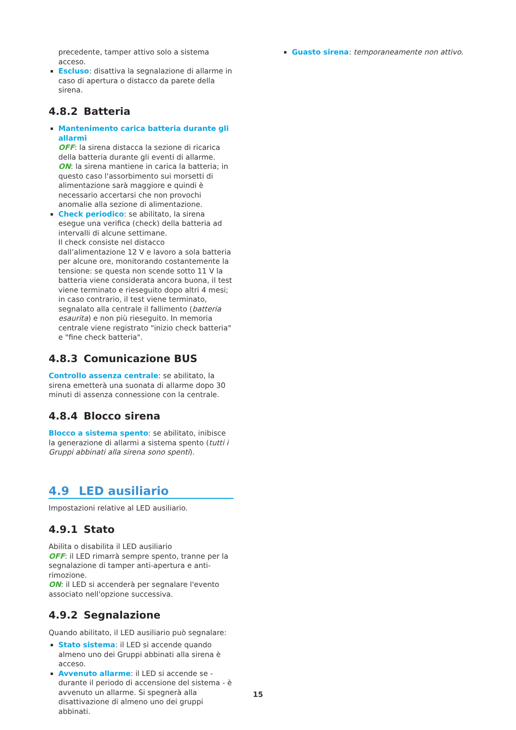precedente, tamper attivo solo a sistema acceso.
Escluso: disattiva la segnalazione di allarme in caso di apertura o distacco da parete della sirena.
4.8.2 Batteria
Mantenimento carica batteria durante gli allarmi
OFF: la sirena distacca la sezione di ricarica della batteria durante gli eventi di allarme.
ON: la sirena mantiene in carica la batteria; in questo caso l'assorbimento sui morsetti di alimentazione sarà maggiore e quindi è necessario accertarsi che non provochi anomalie alla sezione di alimentazione.
Check periodico: se abilitato, la sirena esegue una verifica (check) della batteria ad intervalli di alcune settimane.
Il check consiste nel distacco dall’alimentazione 12 V e lavoro a sola batteria per alcune ore, monitorando costantemente la tensione: se questa non scende sotto 11 V la batteria viene considerata ancora buona, il test viene terminato e rieseguito dopo altri 4 mesi; in caso contrario, il test viene terminato, segnalato alla centrale il fallimento (batteria esaurita) e non più rieseguito. In memoria centrale viene registrato "inizio check batteria" e "fine check batteria".
4.8.3 Comunicazione BUS
Controllo assenza centrale: se abilitato, la sirena emetterà una suonata di allarme dopo 30 minuti di assenza connessione con la centrale.
4.8.4 Blocco sirena
Blocco a sistema spento: se abilitato, inibisce la generazione di allarmi a sistema spento (tutti i Gruppi abbinati alla sirena sono spenti).
4.9 LED ausiliario
Impostazioni relative al LED ausiliario.
4.9.1 Stato
Abilita o disabilita il LED ausiliario
OFF: il LED rimarrà sempre spento, tranne per la segnalazione di tamper anti-apertura e anti-rimozione.
ON: il LED si accenderà per segnalare l'evento associato nell'opzione successiva.
4.9.2 Segnalazione
Quando abilitato, il LED ausiliario può segnalare:
Stato sistema: il LED si accende quando almeno uno dei Gruppi abbinati alla sirena è acceso.
Avvenuto allarme: il LED si accende se - durante il periodo di accensione del sistema - è avvenuto un allarme. Si spegnerà alla disattivazione di almeno uno dei gruppi abbinati.
Guasto sirena: temporaneamente non attivo.
15